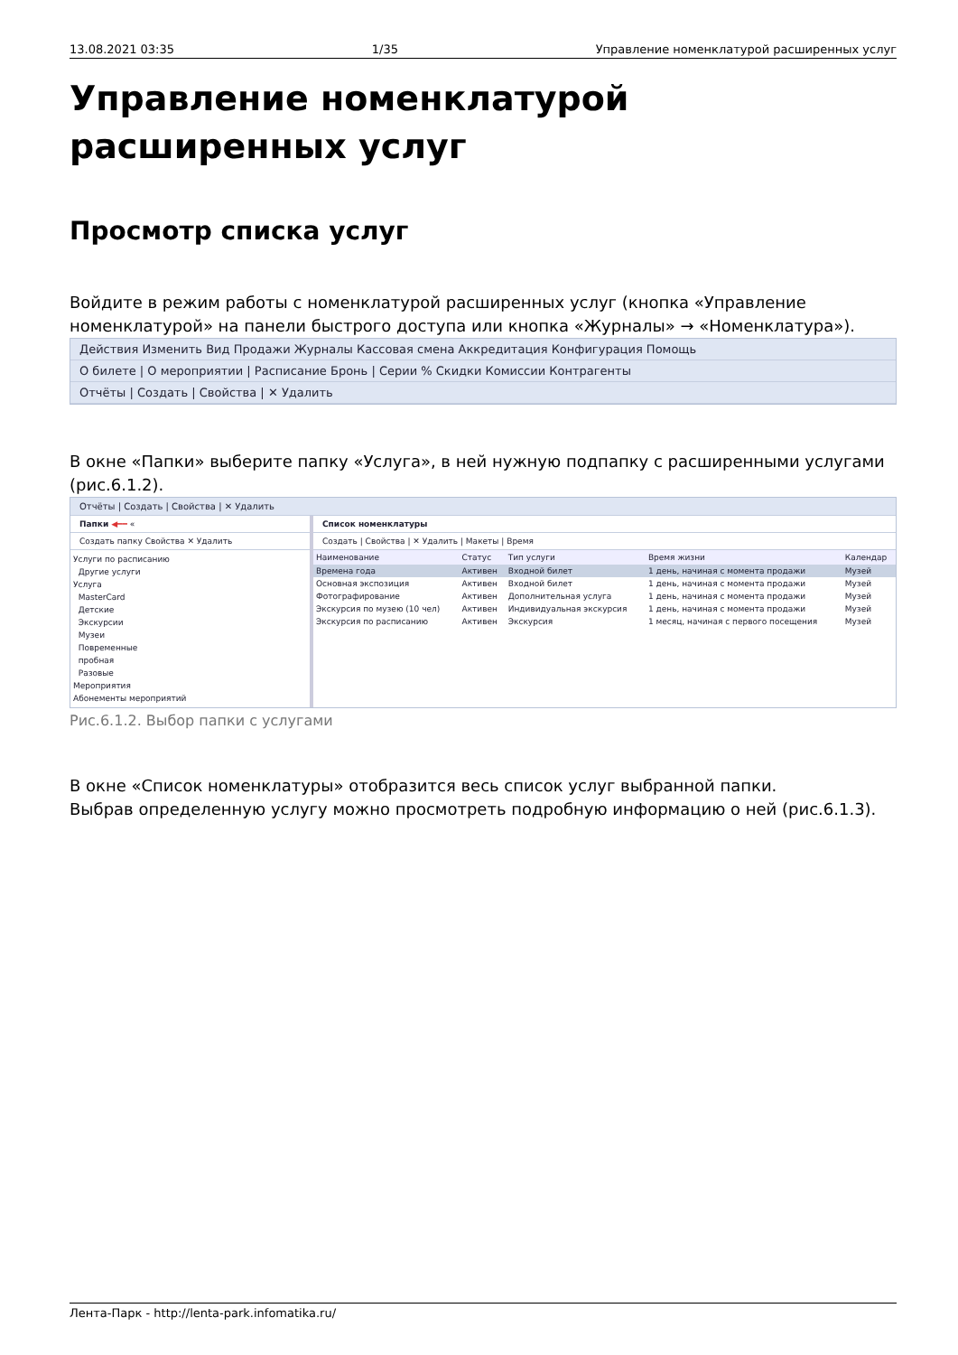13.08.2021 03:35 1/35 Управление номенклатурой расширенных услуг
Управление номенклатурой расширенных услуг
Просмотр списка услуг
Войдите в режим работы с номенклатурой расширенных услуг (кнопка «Управление номенклатурой» на панели быстрого доступа или кнопка «Журналы» → «Номенклатура»).
Действия Изменить Вид Продажи Журналы Кассовая смена Аккредитация Конфигурация Помощь
О билете | О мероприятии | Расписание Бронь | Серии % Скидки Комиссии Контрагенты
Отчёты | Создать | Свойства | ✕ Удалить
В окне «Папки» выберите папку «Услуга», в ней нужную подпапку с расширенными услугами (рис.6.1.2).
Отчёты | Создать | Свойства | ✕ Удалить
Папки ◀━━ «
Создать папку Свойства ✕ Удалить
Услуги по расписанию
Другие услуги
Услуга
MasterCard
Детские
Экскурсии
Музеи
Повременные
пробная
Разовые
Мероприятия
Абонементы мероприятий
Список номенклатуры
Создать | Свойства | ✕ Удалить | Макеты | Время
| Наименование | Статус | Тип услуги | Время жизни | Календар |
| --- | --- | --- | --- | --- |
| Времена года | Активен | Входной билет | 1 день, начиная с момента продажи | Музей |
| Основная экспозиция | Активен | Входной билет | 1 день, начиная с момента продажи | Музей |
| Фотографирование | Активен | Дополнительная услуга | 1 день, начиная с момента продажи | Музей |
| Экскурсия по музею (10 чел) | Активен | Индивидуальная экскурсия | 1 день, начиная с момента продажи | Музей |
| Экскурсия по расписанию | Активен | Экскурсия | 1 месяц, начиная с первого посещения | Музей |
Рис.6.1.2. Выбор папки с услугами
В окне «Список номенклатуры» отобразится весь список услуг выбранной папки.
Выбрав определенную услугу можно просмотреть подробную информацию о ней (рис.6.1.3).
Лента-Парк - http://lenta-park.infomatika.ru/